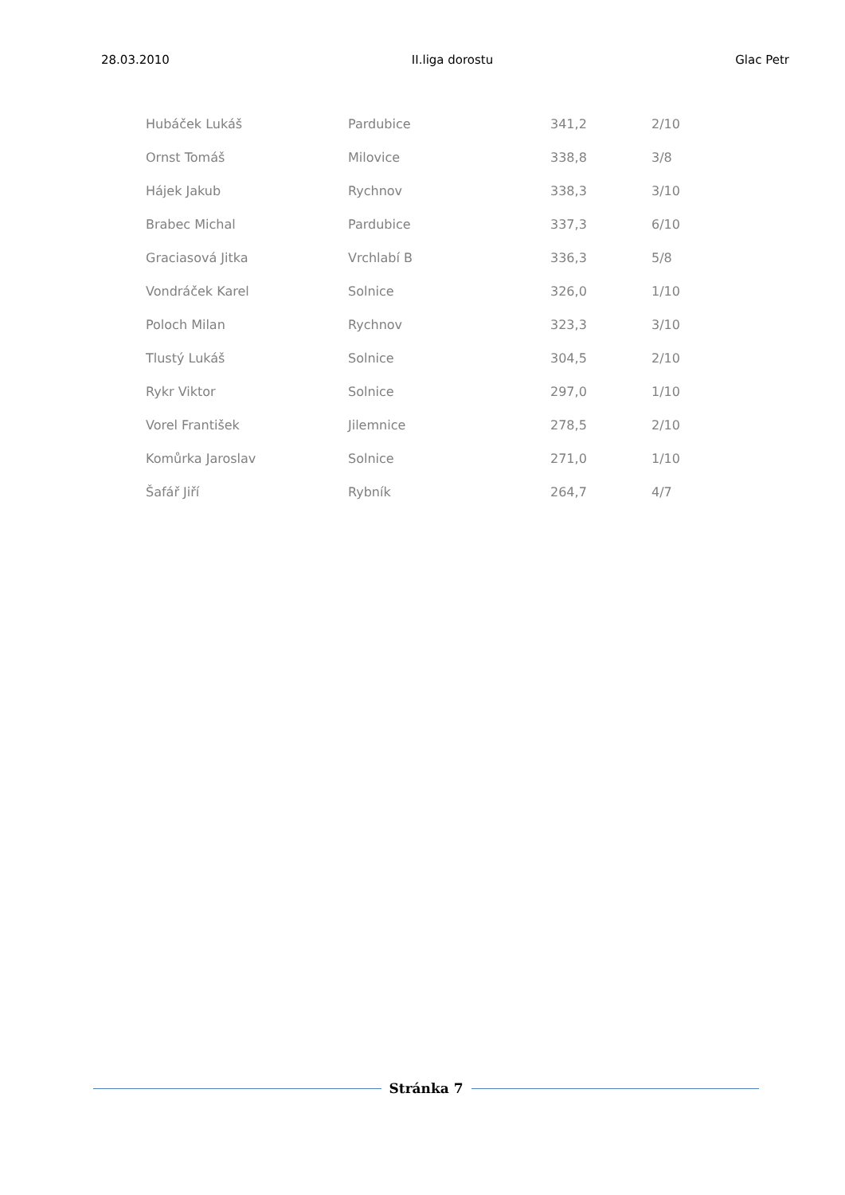28.03.2010 II.liga dorostu Glac Petr
| Hubáček Lukáš | Pardubice | 341,2 | 2/10 |
| Ornst Tomáš | Milovice | 338,8 | 3/8 |
| Hájek Jakub | Rychnov | 338,3 | 3/10 |
| Brabec Michal | Pardubice | 337,3 | 6/10 |
| Graciasová Jitka | Vrchlabí B | 336,3 | 5/8 |
| Vondráček Karel | Solnice | 326,0 | 1/10 |
| Poloch Milan | Rychnov | 323,3 | 3/10 |
| Tlustý Lukáš | Solnice | 304,5 | 2/10 |
| Rykr Viktor | Solnice | 297,0 | 1/10 |
| Vorel František | Jilemnice | 278,5 | 2/10 |
| Komůrka Jaroslav | Solnice | 271,0 | 1/10 |
| Šafář Jiří | Rybník | 264,7 | 4/7 |
Stránka 7